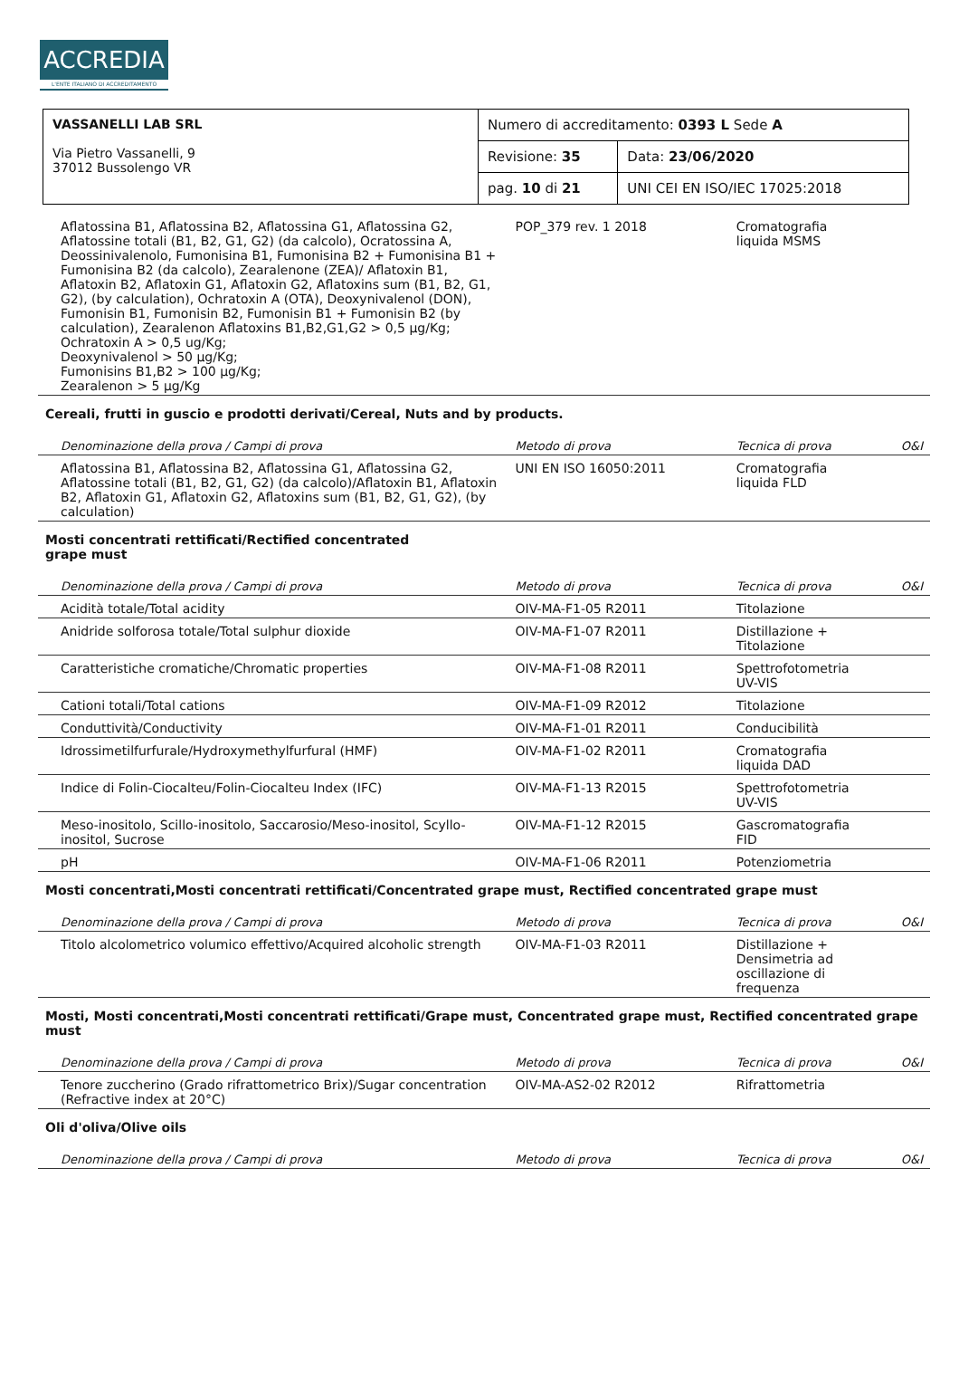ACCREDIA
L'ENTE ITALIANO DI ACCREDITAMENTO
| VASSANELLI LAB SRL Via Pietro Vassanelli, 9 37012 Bussolengo VR | Numero di accreditamento: 0393 L Sede A | |
| | Revisione: 35 | Data: 23/06/2020 |
| | pag. 10 di 21 | UNI CEI EN ISO/IEC 17025:2018 |
| Aflatossina B1, Aflatossina B2, Aflatossina G1, Aflatossina G2, Aflatossine totali (B1, B2, G1, G2) (da calcolo), Ocratossina A, Deossinivalenolo, Fumonisina B1, Fumonisina B2 + Fumonisina B1 + Fumonisina B2 (da calcolo), Zearalenone (ZEA)/ Aflatoxin B1, Aflatoxin B2, Aflatoxin G1, Aflatoxin G2, Aflatoxins sum (B1, B2, G1, G2), (by calculation), Ochratoxin A (OTA), Deoxynivalenol (DON), Fumonisin B1, Fumonisin B2, Fumonisin B1 + Fumonisin B2 (by calculation), Zearalenon Aflatoxins B1,B2,G1,G2 > 0,5 µg/Kg; Ochratoxin A > 0,5 ug/Kg; Deoxynivalenol > 50 µg/Kg; Fumonisins B1,B2 > 100 µg/Kg; Zearalenon > 5 µg/Kg | POP_379 rev. 1 2018 | Cromatografia liquida MSMS | |
| Cereali, frutti in guscio e prodotti derivati/Cereal, Nuts and by products. | | | |
| Denominazione della prova / Campi di prova | Metodo di prova | Tecnica di prova | O&I |
| Aflatossina B1, Aflatossina B2, Aflatossina G1, Aflatossina G2, Aflatossine totali (B1, B2, G1, G2) (da calcolo)/Aflatoxin B1, Aflatoxin B2, Aflatoxin G1, Aflatoxin G2, Aflatoxins sum (B1, B2, G1, G2), (by calculation) | UNI EN ISO 16050:2011 | Cromatografia liquida FLD | |
| Mosti concentrati rettificati/Rectified concentrated grape must | | | |
| Denominazione della prova / Campi di prova | Metodo di prova | Tecnica di prova | O&I |
| Acidità totale/Total acidity | OIV-MA-F1-05 R2011 | Titolazione | |
| Anidride solforosa totale/Total sulphur dioxide | OIV-MA-F1-07 R2011 | Distillazione + Titolazione | |
| Caratteristiche cromatiche/Chromatic properties | OIV-MA-F1-08 R2011 | Spettrofotometria UV-VIS | |
| Cationi totali/Total cations | OIV-MA-F1-09 R2012 | Titolazione | |
| Conduttività/Conductivity | OIV-MA-F1-01 R2011 | Conducibilità | |
| Idrossimetilfurfurale/Hydroxymethylfurfural (HMF) | OIV-MA-F1-02 R2011 | Cromatografia liquida DAD | |
| Indice di Folin-Ciocalteu/Folin-Ciocalteu Index (IFC) | OIV-MA-F1-13 R2015 | Spettrofotometria UV-VIS | |
| Meso-inositolo, Scillo-inositolo, Saccarosio/Meso-inositol, Scyllo-inositol, Sucrose | OIV-MA-F1-12 R2015 | Gascromatografia FID | |
| pH | OIV-MA-F1-06 R2011 | Potenziometria | |
| Mosti concentrati,Mosti concentrati rettificati/Concentrated grape must, Rectified concentrated grape must | | | |
| Denominazione della prova / Campi di prova | Metodo di prova | Tecnica di prova | O&I |
| Titolo alcolometrico volumico effettivo/Acquired alcoholic strength | OIV-MA-F1-03 R2011 | Distillazione + Densimetria ad oscillazione di frequenza | |
| Mosti, Mosti concentrati,Mosti concentrati rettificati/Grape must, Concentrated grape must, Rectified concentrated grape must | | | |
| Denominazione della prova / Campi di prova | Metodo di prova | Tecnica di prova | O&I |
| Tenore zuccherino (Grado rifrattometrico Brix)/Sugar concentration (Refractive index at 20°C) | OIV-MA-AS2-02 R2012 | Rifrattometria | |
| Oli d'oliva/Olive oils | | | |
| Denominazione della prova / Campi di prova | Metodo di prova | Tecnica di prova | O&I |